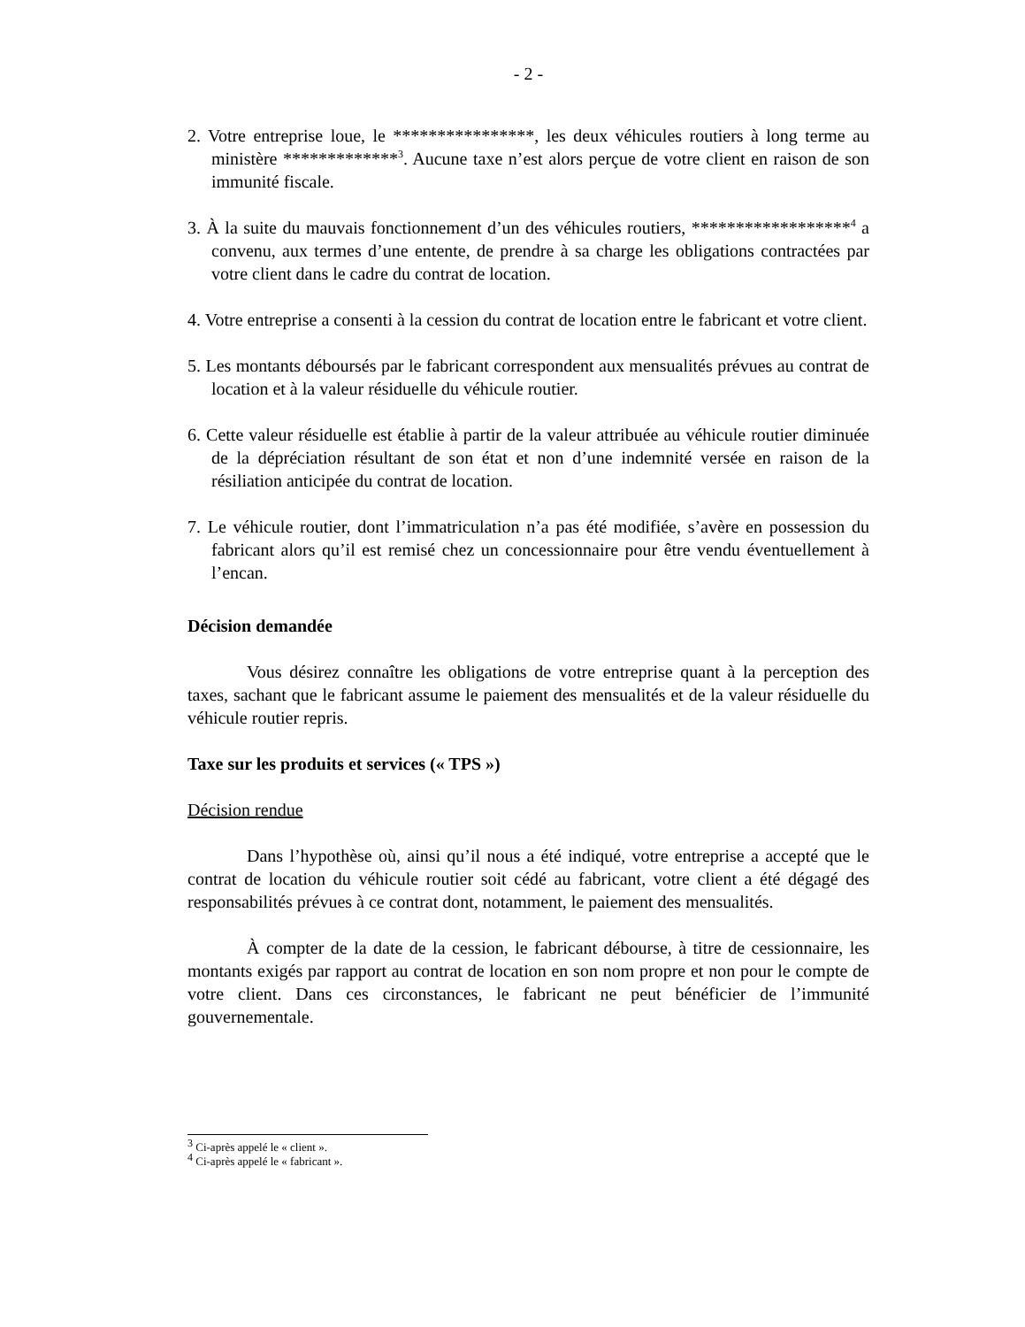- 2 -
2. Votre entreprise loue, le ****************, les deux véhicules routiers à long terme au ministère *************<sup>3</sup>. Aucune taxe n’est alors perçue de votre client en raison de son immunité fiscale.
3. À la suite du mauvais fonctionnement d’un des véhicules routiers, ******************<sup>4</sup> a convenu, aux termes d’une entente, de prendre à sa charge les obligations contractées par votre client dans le cadre du contrat de location.
4. Votre entreprise a consenti à la cession du contrat de location entre le fabricant et votre client.
5. Les montants déboursés par le fabricant correspondent aux mensualités prévues au contrat de location et à la valeur résiduelle du véhicule routier.
6. Cette valeur résiduelle est établie à partir de la valeur attribuée au véhicule routier diminuée de la dépréciation résultant de son état et non d’une indemnité versée en raison de la résiliation anticipée du contrat de location.
7. Le véhicule routier, dont l’immatriculation n’a pas été modifiée, s’avère en possession du fabricant alors qu’il est remisé chez un concessionnaire pour être vendu éventuellement à l’encan.
Décision demandée
Vous désirez connaître les obligations de votre entreprise quant à la perception des taxes, sachant que le fabricant assume le paiement des mensualités et de la valeur résiduelle du véhicule routier repris.
Taxe sur les produits et services (« TPS »)
Décision rendue
Dans l’hypothèse où, ainsi qu’il nous a été indiqué, votre entreprise a accepté que le contrat de location du véhicule routier soit cédé au fabricant, votre client a été dégagé des responsabilités prévues à ce contrat dont, notamment, le paiement des mensualités.
À compter de la date de la cession, le fabricant débourse, à titre de cessionnaire, les montants exigés par rapport au contrat de location en son nom propre et non pour le compte de votre client. Dans ces circonstances, le fabricant ne peut bénéficier de l’immunité gouvernementale.
<sup>3</sup> Ci-après appelé le « client ».
<sup>4</sup> Ci-après appelé le « fabricant ».